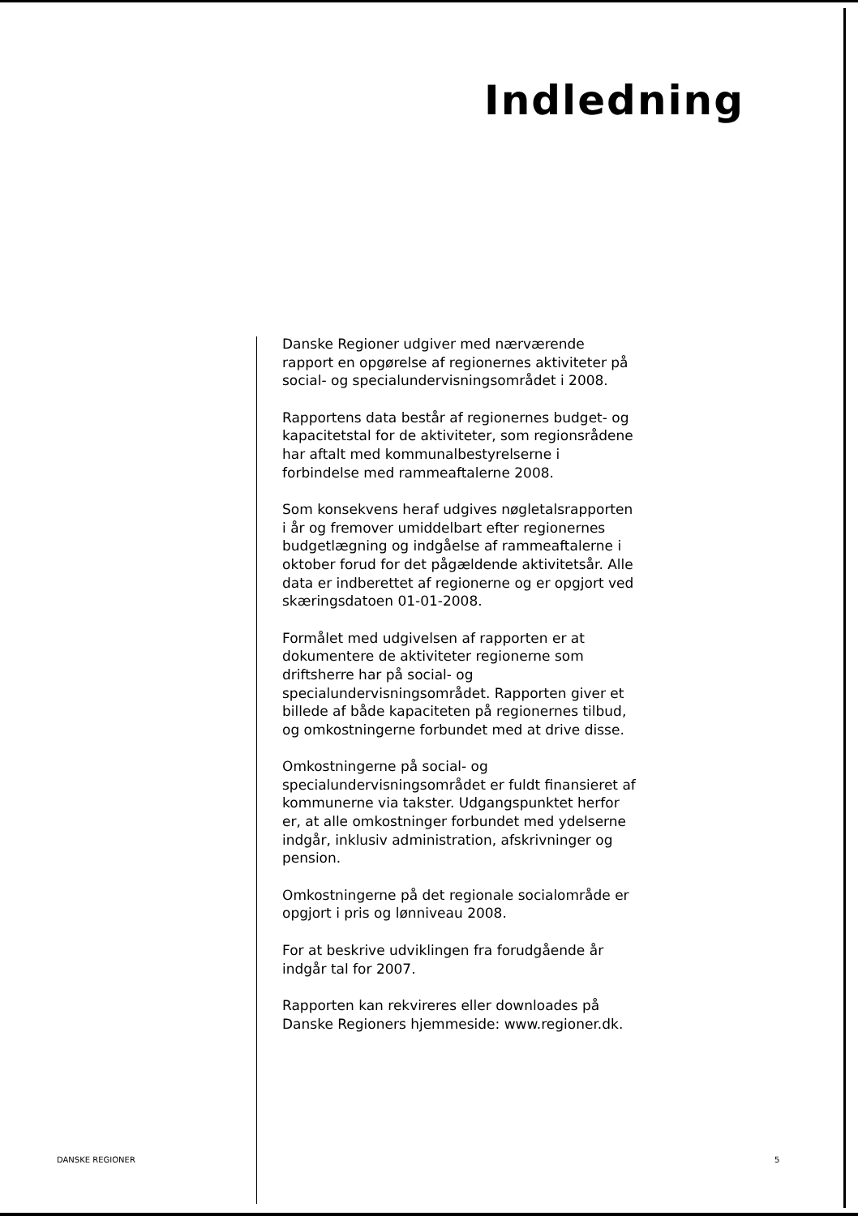Indledning
Danske Regioner udgiver med nærværende rapport en opgørelse af regionernes aktiviteter på social- og specialundervisningsområdet i 2008.
Rapportens data består af regionernes budget- og kapacitetstal for de aktiviteter, som regionsrådene har aftalt med kommunalbestyrelserne i forbindelse med rammeaftalerne 2008.
Som konsekvens heraf udgives nøgletalsrapporten i år og fremover umiddelbart efter regionernes budgetlægning og indgåelse af rammeaftalerne i oktober forud for det pågældende aktivitetsår. Alle data er indberettet af regionerne og er opgjort ved skæringsdatoen 01-01-2008.
Formålet med udgivelsen af rapporten er at dokumentere de aktiviteter regionerne som driftsherre har på social- og specialundervisningsområdet. Rapporten giver et billede af både kapaciteten på regionernes tilbud, og omkostningerne forbundet med at drive disse.
Omkostningerne på social- og specialundervisningsområdet er fuldt finansieret af kommunerne via takster. Udgangspunktet herfor er, at alle omkostninger forbundet med ydelserne indgår, inklusiv administration, afskrivninger og pension.
Omkostningerne på det regionale socialområde er opgjort i pris og lønniveau 2008.
For at beskrive udviklingen fra forudgående år indgår tal for 2007.
Rapporten kan rekvireres eller downloades på Danske Regioners hjemmeside: www.regioner.dk.
DANSKE REGIONER 5